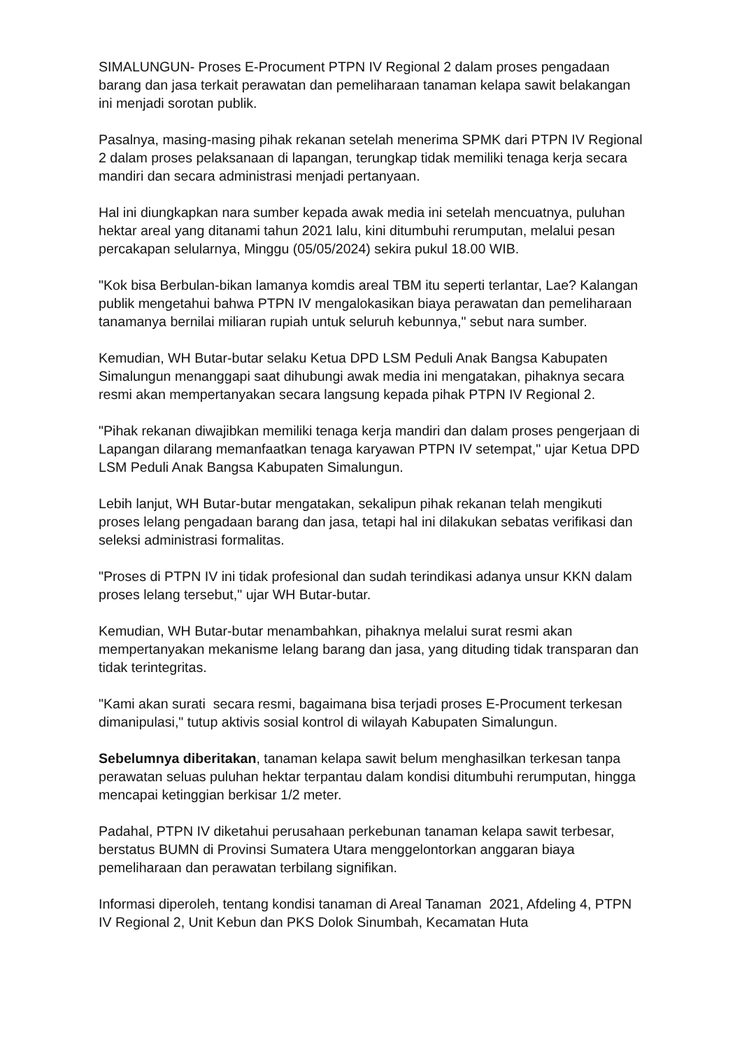SIMALUNGUN- Proses E-Procument PTPN IV Regional 2 dalam proses pengadaan barang dan jasa terkait perawatan dan pemeliharaan tanaman kelapa sawit belakangan ini menjadi sorotan publik.
Pasalnya, masing-masing pihak rekanan setelah menerima SPMK dari PTPN IV Regional 2 dalam proses pelaksanaan di lapangan, terungkap tidak memiliki tenaga kerja secara mandiri dan secara administrasi menjadi pertanyaan.
Hal ini diungkapkan nara sumber kepada awak media ini setelah mencuatnya, puluhan hektar areal yang ditanami tahun 2021 lalu, kini ditumbuhi rerumputan, melalui pesan percakapan selularnya, Minggu (05/05/2024) sekira pukul 18.00 WIB.
"Kok bisa Berbulan-bikan lamanya komdis areal TBM itu seperti terlantar, Lae? Kalangan publik mengetahui bahwa PTPN IV mengalokasikan biaya perawatan dan pemeliharaan tanamanya bernilai miliaran rupiah untuk seluruh kebunnya," sebut nara sumber.
Kemudian, WH Butar-butar selaku Ketua DPD LSM Peduli Anak Bangsa Kabupaten Simalungun menanggapi saat dihubungi awak media ini mengatakan, pihaknya secara resmi akan mempertanyakan secara langsung kepada pihak PTPN IV Regional 2.
"Pihak rekanan diwajibkan memiliki tenaga kerja mandiri dan dalam proses pengerjaan di Lapangan dilarang memanfaatkan tenaga karyawan PTPN IV setempat," ujar Ketua DPD LSM Peduli Anak Bangsa Kabupaten Simalungun.
Lebih lanjut, WH Butar-butar mengatakan, sekalipun pihak rekanan telah mengikuti proses lelang pengadaan barang dan jasa, tetapi hal ini dilakukan sebatas verifikasi dan seleksi administrasi formalitas.
"Proses di PTPN IV ini tidak profesional dan sudah terindikasi adanya unsur KKN dalam proses lelang tersebut," ujar WH Butar-butar.
Kemudian, WH Butar-butar menambahkan, pihaknya melalui surat resmi akan mempertanyakan mekanisme lelang barang dan jasa, yang dituding tidak transparan dan tidak terintegritas.
"Kami akan surati secara resmi, bagaimana bisa terjadi proses E-Procument terkesan dimanipulasi," tutup aktivis sosial kontrol di wilayah Kabupaten Simalungun.
Sebelumnya diberitakan, tanaman kelapa sawit belum menghasilkan terkesan tanpa perawatan seluas puluhan hektar terpantau dalam kondisi ditumbuhi rerumputan, hingga mencapai ketinggian berkisar 1/2 meter.
Padahal, PTPN IV diketahui perusahaan perkebunan tanaman kelapa sawit terbesar, berstatus BUMN di Provinsi Sumatera Utara menggelontorkan anggaran biaya pemeliharaan dan perawatan terbilang signifikan.
Informasi diperoleh, tentang kondisi tanaman di Areal Tanaman 2021, Afdeling 4, PTPN IV Regional 2, Unit Kebun dan PKS Dolok Sinumbah, Kecamatan Huta